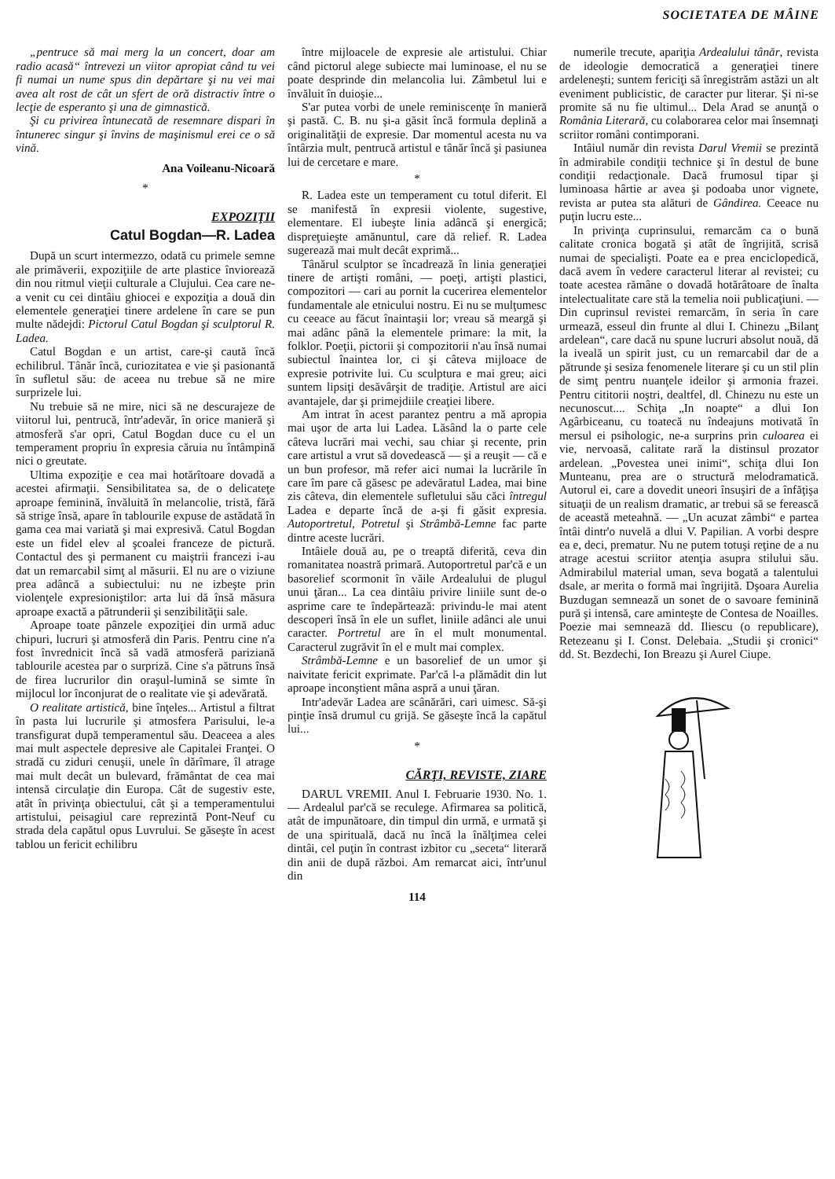SOCIETATEA DE MÂINE
„pentruce să mai merg la un concert, doar am radio acasă“ întrevezi un viitor apropiat când tu vei fi numai un nume spus din depărtare şi nu vei mai avea alt rost de cât un sfert de oră distractiv între o lecţie de esperanto şi una de gimnastică.
Şi cu privirea întunecată de resemnare dispari în întunerec singur şi învins de maşinismul erei ce o să vină.
Ana Voileanu-Nicoară
*
EXPOZIŢII
Catul Bogdan—R. Ladea
După un scurt intermezzo, odată cu primele semne ale primăverii, expoziţiile de arte plastice înviorează din nou ritmul vieţii culturale a Clujului. Cea care ne-a venit cu cei dintâiu ghiocei e expoziţia a două din elementele generaţiei tinere ardelene în care se pun multe nădejdi: Pictorul Catul Bogdan şi sculptorul R. Ladea.
Catul Bogdan e un artist, care-şi caută încă echilibrul. Tânăr încă, curiozitatea e vie şi pasionantă în sufletul său: de aceea nu trebue să ne mire surprizele lui.
Nu trebuie să ne mire, nici să ne descurajeze de viitorul lui, pentrucă, într'adevăr, în orice manieră şi atmosferă s'ar opri, Catul Bogdan duce cu el un temperament propriu în expresia căruia nu întâmpină nici o greutate.
Ultima expoziţie e cea mai hotărîtoare dovadă a acestei afirmaţii. Sensibilitatea sa, de o delicateţe aproape feminină, învăluită în melancolie, tristă, fără să strige însă, apare în tablourile expuse de astădată în gama cea mai variată şi mai expresivă. Catul Bogdan este un fidel elev al şcoalei franceze de pictură. Contactul des şi permanent cu maiştrii francezi i-au dat un remarcabil simţ al măsurii. El nu are o viziune prea adâncă a subiectului: nu ne izbeşte prin violenţele expresioniştilor: arta lui dă însă măsura aproape exactă a pătrunderii şi senzibilităţii sale.
Aproape toate pânzele expoziţiei din urmă aduc chipuri, lucruri şi atmosferă din Paris. Pentru cine n'a fost învrednicit încă să vadă atmosferă pariziană tablourile acestea par o surpriză. Cine s'a pătruns însă de firea lucrurilor din oraşul-lumină se simte în mijlocul lor înconjurat de o realitate vie şi adevărată.
O realitate artistică, bine înţeles... Artistul a filtrat în pasta lui lucrurile şi atmosfera Parisului, le-a transfigurat după temperamentul său. Deaceea a ales mai mult aspectele depresive ale Capitalei Franţei. O stradă cu ziduri cenuşii, unele în dărîmare, îl atrage mai mult decât un bulevard, frământat de cea mai intensă circulaţie din Europa. Cât de sugestiv este, atât în privinţa obiectului, cât şi a temperamentului artistului, peisagiul care reprezintă Pont-Neuf cu strada dela capătul opus Luvrului. Se găseşte în acest tablou un fericit echilibru
între mijloacele de expresie ale artistului. Chiar când pictorul alege subiecte mai luminoase, el nu se poate desprinde din melancolia lui. Zâmbetul lui e învăluit în duioşie...
S'ar putea vorbi de unele reminiscenţe în manieră şi pastă. C. B. nu şi-a găsit încă formula deplină a originalităţii de expresie. Dar momentul acesta nu va întârzia mult, pentrucă artistul e tânăr încă şi pasiunea lui de cercetare e mare.
*
R. Ladea este un temperament cu totul diferit. El se manifestă în expresii violente, sugestive, elementare. El iubeşte linia adâncă şi energică; dispreţuieşte amănuntul, care dă relief. R. Ladea sugerează mai mult decât exprimă...
Tânărul sculptor se încadrează în linia generaţiei tinere de artişti români, — poeţi, artişti plastici, compozitori — cari au pornit la cucerirea elementelor fundamentale ale etnicului nostru. Ei nu se mulţumesc cu ceeace au făcut înaintaşii lor; vreau să meargă şi mai adânc până la elementele primare: la mit, la folklor. Poeţii, pictorii şi compozitorii n'au însă numai subiectul înaintea lor, ci şi câteva mijloace de expresie potrivite lui. Cu sculptura e mai greu; aici suntem lipsiţi desăvârşit de tradiţie. Artistul are aici avantajele, dar şi primejdiile creaţiei libere.
Am intrat în acest parantez pentru a mă apropia mai uşor de arta lui Ladea. Lăsând la o parte cele câteva lucrări mai vechi, sau chiar şi recente, prin care artistul a vrut să dovedească — şi a reuşit — că e un bun profesor, mă refer aici numai la lucrările în care îm pare că găsesc pe adevăratul Ladea, mai bine zis câteva, din elementele sufletului său căci întregul Ladea e departe încă de a-şi fi găsit expresia. Autoportretul, Potretul şi Strâmbă-Lemne fac parte dintre aceste lucrări.
Intâiele două au, pe o treaptă diferită, ceva din romanitatea noastră primară. Autoportretul par'că e un basorelief scormonit în văile Ardealului de plugul unui ţăran... La cea dintâiu privire liniile sunt de-o asprime care te îndepărtează: privindu-le mai atent descoperi însă în ele un suflet, liniile adânci ale unui caracter. Portretul are în el mult monumental. Caracterul zugrăvit în el e mult mai complex.
Strâmbă-Lemne e un basorelief de un umor şi naivitate fericit exprimate. Par'că l-a plămădit din lut aproape inconştient mâna aspră a unui ţăran.
Intr'adevăr Ladea are scânărări, cari uimesc. Să-şi pinţie însă drumul cu grijă. Se găseşte încă la capătul lui...
*
CĂRŢI, REVISTE, ZIARE
DARUL VREMII. Anul I. Februarie 1930. No. 1. — Ardealul par'că se reculege. Afirmarea sa politică, atât de impunătoare, din timpul din urmă, e urmată şi de una spirituală, dacă nu încă la înălţimea celei dintâi, cel puţin în contrast izbitor cu „seceta“ literară din anii de după război. Am remarcat aici, într'unul din
114
numerile trecute, apariţia Ardealului tânăr, revista de ideologie democratică a generaţiei tinere ardeleneşti; suntem fericiţi să înregistrăm astăzi un alt eveniment publicistic, de caracter pur literar. Şi ni-se promite să nu fie ultimul... Dela Arad se anunţă o România Literară, cu colaborarea celor mai însemnaţi scriitor români contimporani.
Intâiul număr din revista Darul Vremii se prezintă în admirabile condiţii technice şi în destul de bune condiţii redacţionale. Dacă frumosul tipar şi luminoasa hârtie ar avea şi podoaba unor vignete, revista ar putea sta alături de Gândirea. Ceeace nu puţin lucru este...
In privinţa cuprinsului, remarcăm ca o bună calitate cronica bogată şi atât de îngrijită, scrisă numai de specialişti. Poate ea e prea enciclopedică, dacă avem în vedere caracterul literar al revistei; cu toate acestea rămâne o dovadă hotărâtoare de înalta intelectualitate care stă la temelia noii publicaţiuni. — Din cuprinsul revistei remarcăm, în seria în care urmează, esseul din frunte al dlui I. Chinezu „Bilanţ ardelean“, care dacă nu spune lucruri absolut nouă, dă la iveală un spirit just, cu un remarcabil dar de a pătrunde şi sesiza fenomenele literare şi cu un stil plin de simţ pentru nuanţele ideilor şi armonia frazei. Pentru cititorii noştri, dealtfel, dl. Chinezu nu este un necunoscut.... Schiţa „In noapte“ a dlui Ion Agârbiceanu, cu toatecă nu îndeajuns motivată în mersul ei psihologic, ne-a surprins prin culoarea ei vie, nervoasă, calitate rară la distinsul prozator ardelean. „Povestea unei inimi“, schiţa dlui Ion Munteanu, prea are o structură melodramatică. Autorul ei, care a dovedit uneori însuşiri de a înfăţişa situaţii de un realism dramatic, ar trebui să se ferească de această meteahnă. — „Un acuzat zâmbi“ e partea întâi dintr'o nuvelă a dlui V. Papilian. A vorbi despre ea e, deci, prematur. Nu ne putem totuşi reţine de a nu atrage acestui scriitor atenţia asupra stilului său. Admirabilul material uman, seva bogată a talentului dsale, ar merita o formă mai îngrijită. Dşoara Aurelia Buzdugan semnează un sonet de o savoare feminină pură şi intensă, care aminteşte de Contesa de Noailles. Poezie mai semnează dd. Iliescu (o republicare), Retezeanu şi I. Const. Delebaia. „Studii şi cronici“ dd. St. Bezdechi, Ion Breazu şi Aurel Ciupe.